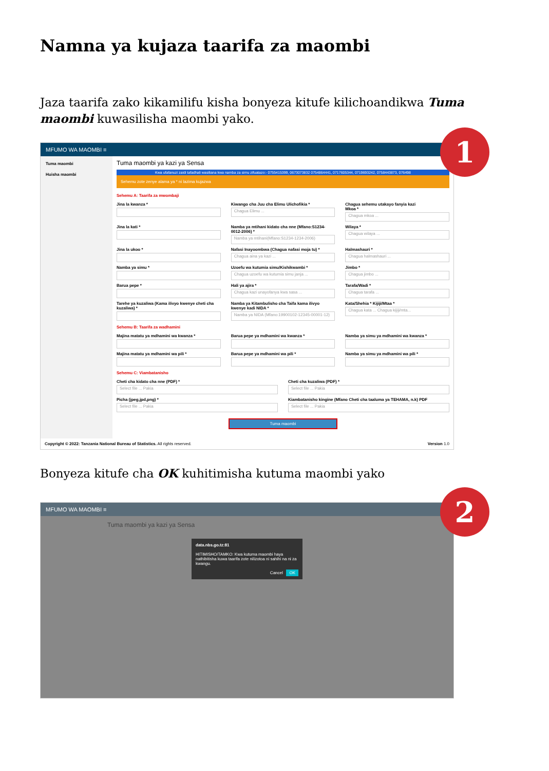Namna ya kujaza taarifa za maombi
Jaza taarifa zako kikamilifu kisha bonyeza kitufe kilichoandikwa Tuma maombi kuwasilisha maombi yako.
1
MFUMO WA MAOMBI ≡
Tuma maombi
Huisha maombi
Tuma maombi ya kazi ya Sensa
Kwa ufafanuzi zaidi tafadhali wasiliana kwa namba za simu zifuatazo:- 0755415399, 0673073832 0754864441, 0717605344, 0719693242, 0758443873, 076498
Sehemu zote zenye alama ya * ni lazima kujazwa
Sehemu A: Taarifa za mwombaji
Jina la kwanza *
Kiwango cha Juu cha Elimu Ulichofikia *
Chagua Elimu ...
Chagua sehemu utakayo fanyia kazi
Mkoa *
Chagua mkoa ...
Jina la kati *
Namba ya mtihani kidato cha nne (Mfano:S1234-0012-2006) *
Namba ya mtihani(Mfano:S1234-1234-2006)
Wilaya *
Chagua wilaya ...
Jina la ukoo *
Nafasi Inayoombwa (Chagua nafasi moja tu) *
Chagua aina ya kazi ...
Halmashauri *
Chagua halmashauri ...
Namba ya simu *
Uzoefu wa kutumia simu/Kishikwambi *
Chagua uzoefu wa kutumia simu janja ...
Jimbo *
Chagua jimbo ...
Barua pepe *
Hali ya ajira *
Chagua kazi unayofanya kwa sasa ...
Tarafa/Wadi *
Chagua tarafa ...
Tarehe ya kuzaliwa (Kama ilivyo kwenye cheti cha kuzaliwa) *
Namba ya Kitambulisho cha Taifa kama ilivyo kwenye kadi NIDA *
Namba ya NIDA (Mfano:19900102-12345-00001-12)
Kata/Shehia * Kijiji/Mtaa *
Chagua kata ... Chagua kijiji/mta...
Sehemu B: Taarifa za wadhamini
Majina matatu ya mdhamini wa kwanza *
Barua pepe ya mdhamini wa kwanza *
Namba ya simu ya mdhamini wa kwanza *
Majina matatu ya mdhamini wa pili *
Barua pepe ya mdhamini wa pili *
Namba ya simu ya mdhamini wa pili *
Sehemu C: Viambatanisho
Cheti cha kidato cha nne (PDF) *
Select file ... Pakia
Cheti cha kuzaliwa (PDF) *
Select file ... Pakia
Picha (jpeg,jpd,png) *
Select file ... Pakia
Kiambatanisho kingine (Mfano Cheti cha taaluma ya TEHAMA, n.k) PDF
Select file ... Pakia
Tuma maombi
Copyright © 2022: Tanzania National Bureau of Statistics. All rights reserved. Version 1.0
Bonyeza kitufe cha OK kuhitimisha kutuma maombi yako
2
MFUMO WA MAOMBI ≡
Tuma maombi ya kazi ya Sensa
data.nbs.go.tz:81
HITIMISHO/TAMKO: Kwa kutuma maombi haya nathibitisha kuwa taarifa zote nilizotoa ni sahihi na ni za kwangu.
Cancel OK